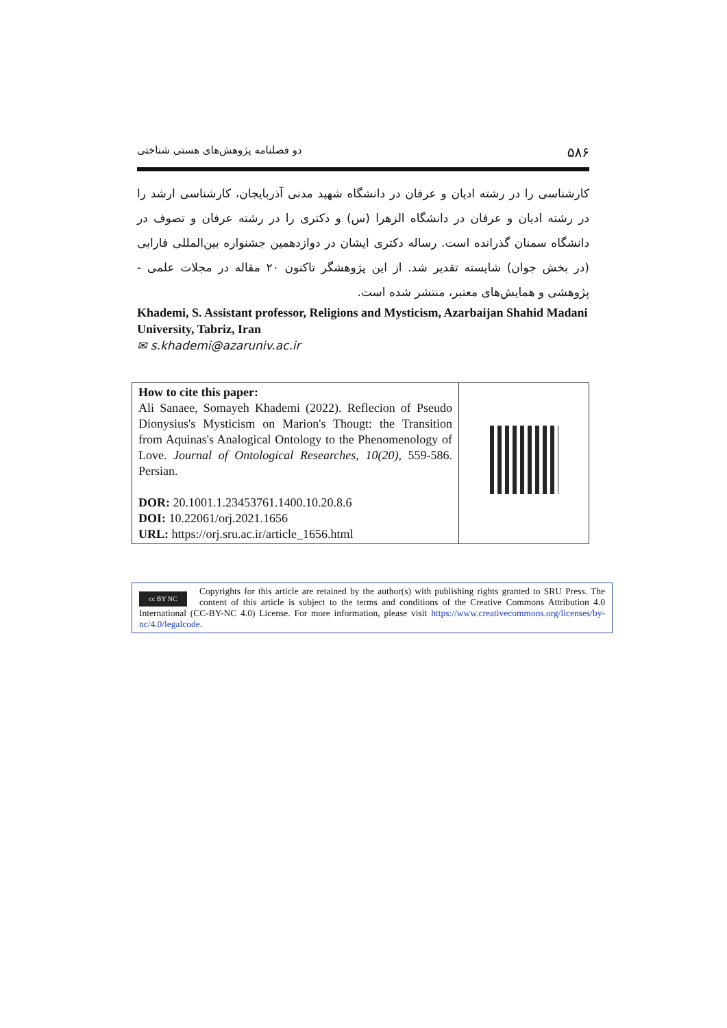۵۸۶ دو فصلنامه پژوهش‌های هستی شناختی
کارشناسی را در رشته ادیان و عرفان در دانشگاه شهید مدنی آذربایجان، کارشناسی ارشد را در رشته ادیان و عرفان در دانشگاه الزهرا (س) و دکتری را در رشته عرفان و تصوف در دانشگاه سمنان گذرانده است. رساله دکتری ایشان در دوازدهمین جشنواره بین‌المللی فارابی (در بخش جوان) شایسته تقدیر شد. از این پژوهشگر تاکنون ۲۰ مقاله در مجلات علمی - پژوهشی و همایش‌های معتبر، منتشر شده است.
Khademi, S. Assistant professor, Religions and Mysticism, Azarbaijan Shahid Madani University, Tabriz, Iran
✉ s.khademi@azaruniv.ac.ir
| How to cite this paper: Ali Sanaee, Somayeh Khademi (2022). Reflecion of Pseudo Dionysius's Mysticism on Marion's Thougt: the Transition from Aquinas's Analogical Ontology to the Phenomenology of Love. Journal of Ontological Researches , 10(20) , 559-586. Persian. DOR: 20.1001.1.23453761.1400.10.20.8.6 DOI: 10.22061/orj.2021.1656 URL: https://orj.sru.ac.ir/article_1656.html | |
cc BY NC
Copyrights for this article are retained by the author(s) with publishing rights granted to SRU Press. The content of this article is subject to the terms and conditions of the Creative Commons Attribution 4.0 International (CC-BY-NC 4.0) License. For more information, please visit https://www.creativecommons.org/licenses/by-nc/4.0/legalcode.